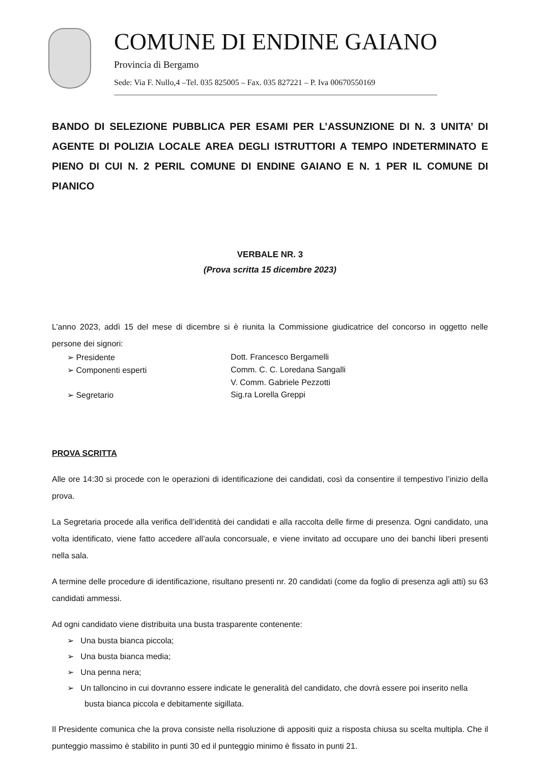COMUNE DI ENDINE GAIANO
Provincia di Bergamo
Sede: Via F. Nullo,4 –Tel. 035 825005 – Fax. 035 827221 – P. Iva 00670550169
BANDO DI SELEZIONE PUBBLICA PER ESAMI PER L’ASSUNZIONE DI N. 3 UNITA’ DI AGENTE DI POLIZIA LOCALE AREA DEGLI ISTRUTTORI A TEMPO INDETERMINATO E PIENO DI CUI N. 2 PERIL COMUNE DI ENDINE GAIANO E N. 1 PER IL COMUNE DI PIANICO
VERBALE NR. 3
(Prova scritta 15 dicembre 2023)
L’anno 2023, addì 15 del mese di dicembre si è riunita la Commissione giudicatrice del concorso in oggetto nelle persone dei signori:
| ➢ Presidente | Dott. Francesco Bergamelli |
| ➢ Componenti esperti | Comm. C. C. Loredana Sangalli |
| | V. Comm. Gabriele Pezzotti |
| ➢ Segretario | Sig.ra Lorella Greppi |
PROVA SCRITTA
Alle ore 14:30 si procede con le operazioni di identificazione dei candidati, così da consentire il tempestivo l’inizio della prova.
La Segretaria procede alla verifica dell’identità dei candidati e alla raccolta delle firme di presenza. Ogni candidato, una volta identificato, viene fatto accedere all’aula concorsuale, e viene invitato ad occupare uno dei banchi liberi presenti nella sala.
A termine delle procedure di identificazione, risultano presenti nr. 20 candidati (come da foglio di presenza agli atti) su 63 candidati ammessi.
Ad ogni candidato viene distribuita una busta trasparente contenente:
➢ Una busta bianca piccola;
➢ Una busta bianca media;
➢ Una penna nera;
➢ Un talloncino in cui dovranno essere indicate le generalità del candidato, che dovrà essere poi inserito nella busta bianca piccola e debitamente sigillata.
Il Presidente comunica che la prova consiste nella risoluzione di appositi quiz a risposta chiusa su scelta multipla. Che il punteggio massimo è stabilito in punti 30 ed il punteggio minimo è fissato in punti 21.